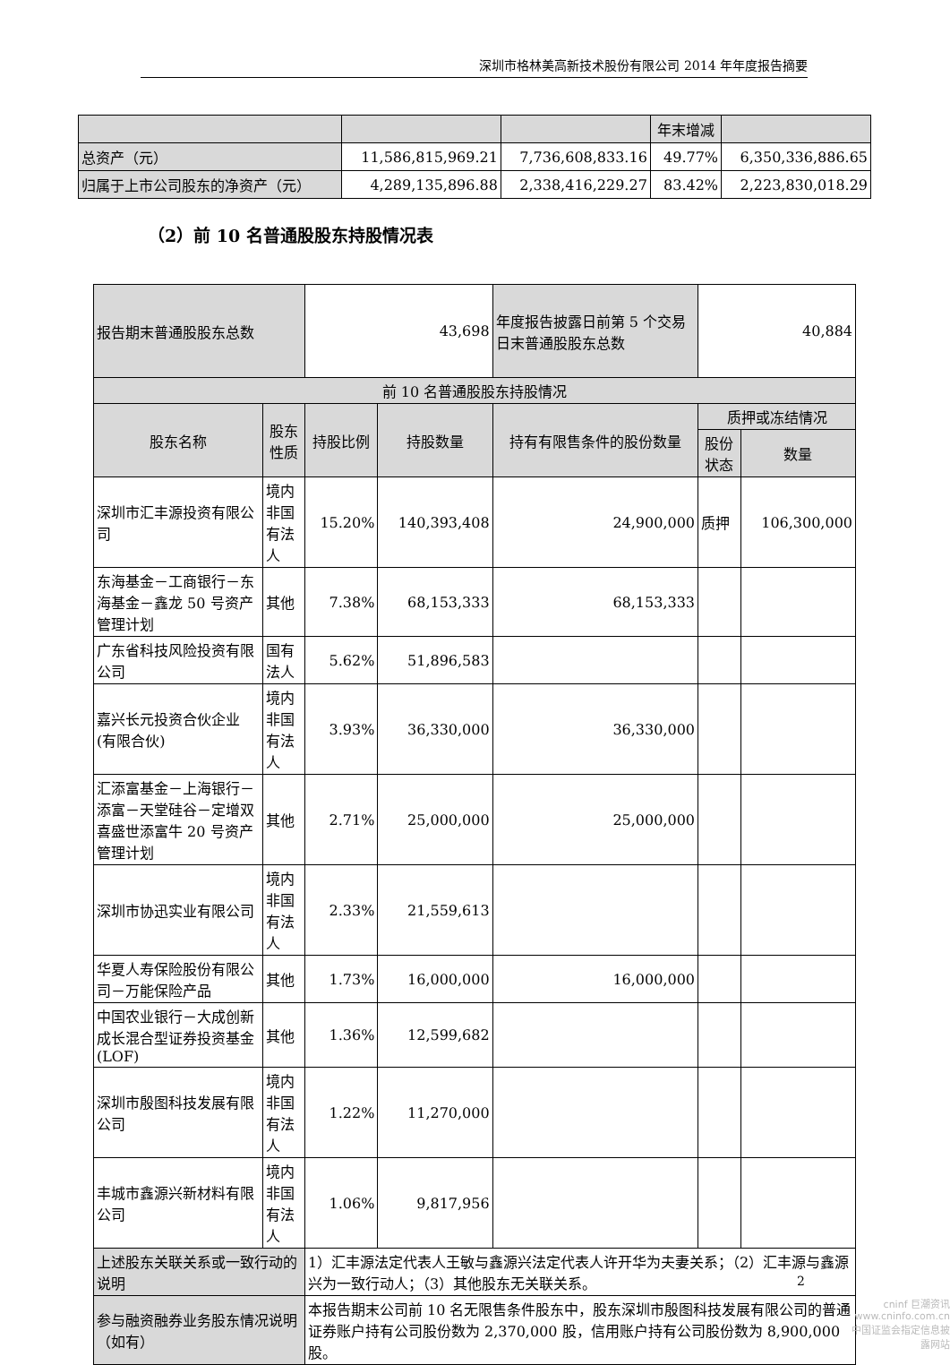深圳市格林美高新技术股份有限公司 2014 年年度报告摘要
| | | | 年末增减 | |
| 总资产（元） | 11,586,815,969.21 | 7,736,608,833.16 | 49.77% | 6,350,336,886.65 |
| 归属于上市公司股东的净资产（元） | 4,289,135,896.88 | 2,338,416,229.27 | 83.42% | 2,223,830,018.29 |
（2）前 10 名普通股股东持股情况表
| 报告期末普通股股东总数 | | 43,698 | | 年度报告披露日前第 5 个交易日末普通股股东总数 | 40,884 | |
| 前 10 名普通股股东持股情况 | | | | | | |
| 股东名称 | 股东性质 | 持股比例 | 持股数量 | 持有有限售条件的股份数量 | 质押或冻结情况 | |
| | | | | | 股份状态 | 数量 |
| 深圳市汇丰源投资有限公司 | 境内非国有法人 | 15.20% | 140,393,408 | 24,900,000 | 质押 | 106,300,000 |
| 东海基金－工商银行－东海基金－鑫龙 50 号资产管理计划 | 其他 | 7.38% | 68,153,333 | 68,153,333 | | |
| 广东省科技风险投资有限公司 | 国有法人 | 5.62% | 51,896,583 | | | |
| 嘉兴长元投资合伙企业(有限合伙) | 境内非国有法人 | 3.93% | 36,330,000 | 36,330,000 | | |
| 汇添富基金－上海银行－添富－天堂硅谷－定增双喜盛世添富牛 20 号资产管理计划 | 其他 | 2.71% | 25,000,000 | 25,000,000 | | |
| 深圳市协迅实业有限公司 | 境内非国有法人 | 2.33% | 21,559,613 | | | |
| 华夏人寿保险股份有限公司－万能保险产品 | 其他 | 1.73% | 16,000,000 | 16,000,000 | | |
| 中国农业银行－大成创新成长混合型证券投资基金(LOF) | 其他 | 1.36% | 12,599,682 | | | |
| 深圳市殷图科技发展有限公司 | 境内非国有法人 | 1.22% | 11,270,000 | | | |
| 丰城市鑫源兴新材料有限公司 | 境内非国有法人 | 1.06% | 9,817,956 | | | |
| 上述股东关联关系或一致行动的说明 | | 1）汇丰源法定代表人王敏与鑫源兴法定代表人许开华为夫妻关系；（2）汇丰源与鑫源兴为一致行动人；（3）其他股东无关联关系。 | | | | |
| 参与融资融券业务股东情况说明（如有） | | 本报告期末公司前 10 名无限售条件股东中，股东深圳市殷图科技发展有限公司的普通证券账户持有公司股份数为 2,370,000 股，信用账户持有公司股份数为 8,900,000 股。 | | | | |
2
cninf 巨潮资讯
www.cninfo.com.cn
中国证监会指定信息披露网站